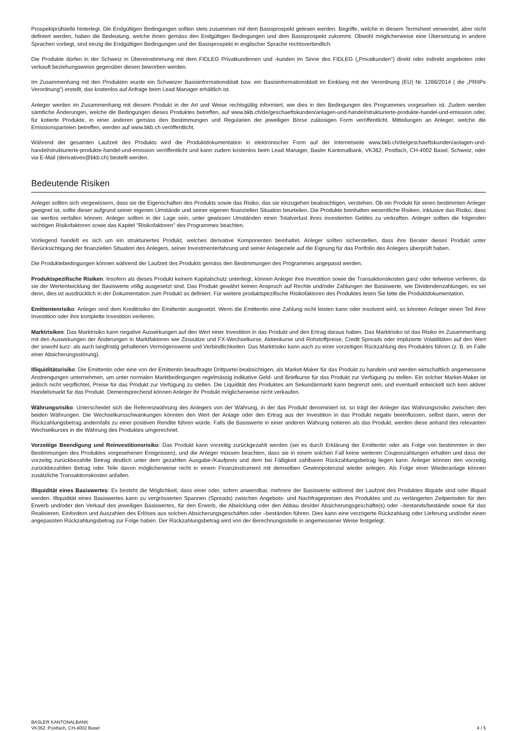Prospektprüfstelle hinterlegt. Die Endgültigen Bedingungen sollten stets zusammen mit dem Basisprospekt gelesen werden. Begriffe, welche in diesem Termsheet verwendet, aber nicht definiert werden, haben die Bedeutung, welche ihnen gemäss den Endgültigen Bedingungen und dem Basisprospekt zukommt. Obwohl möglicherweise eine Übersetzung in andere Sprachen vorliegt, sind einzig die Endgültigen Bedingungen und der Basisprospekt in englischer Sprache rechtsverbindlich.
Die Produkte dürfen in der Schweiz in Übereinstimmung mit dem FIDLEG Privatkundinnen und -kunden im Sinne des FIDLEG („Privatkunden“) direkt oder indirekt angeboten oder verkauft beziehungsweise gegenüber diesen beworben werden.
Im Zusammenhang mit den Produkten wurde ein Schweizer Basisinformationsblatt bzw. ein Basisinformationsblatt im Einklang mit der Verordnung (EU) Nr. 1286/2014 ( die „PRIIPs Verordnung“) erstellt, das kostenlos auf Anfrage beim Lead Manager erhältlich ist.
Anleger werden im Zusammenhang mit diesem Produkt in der Art und Weise rechtsgültig informiert, wie dies in den Bedingungen des Programmes vorgesehen ist. Zudem werden sämtliche Änderungen, welche die Bedingungen dieses Produktes betreffen, auf www.bkb.ch/de/geschaeftskunden/anlagen-und-handel/strukturierte-produkte-handel-und-emission oder, für kotierte Produkte, in einer anderen gemäss den Bestimmungen und Regularien der jeweiligen Börse zulässigen Form veröffentlicht. Mitteilungen an Anleger, welche die Emissionsparteien betreffen, werden auf www.bkb.ch veröffentlicht.
Während der gesamten Laufzeit des Produkts wird die Produktdokumentation in elektronischer Form auf der Internetseite www.bkb.ch/de/geschaeftskunden/anlagen-und-handel/strukturierte-produkte-handel-und-emission veröffentlicht und kann zudem kostenlos beim Lead Manager, Basler Kantonalbank, VK362, Postfach, CH-4002 Basel, Schweiz, oder via E-Mail (derivatives@bkb.ch) bestellt werden.
Bedeutende Risiken
Anleger sollten sich vergewissern, dass sie die Eigenschaften des Produkts sowie das Risiko, das sie einzugehen beabsichtigen, verstehen. Ob ein Produkt für einen bestimmten Anleger geeignet ist, sollte dieser aufgrund seiner eigenen Umstände und seiner eigenen finanziellen Situation beurteilen. Die Produkte beinhalten wesentliche Risiken, inklusive das Risiko, dass sie wertlos verfallen können. Anleger sollten in der Lage sein, unter gewissen Umständen einen Totalverlust ihres investierten Geldes zu verkraften. Anleger sollten die folgenden wichtigen Risikofaktoren sowie das Kapitel "Risikofaktoren" des Programmes beachten.
Vorliegend handelt es sich um ein strukturiertes Produkt, welches derivative Komponenten beinhaltet. Anleger sollten sicherstellen, dass ihre Berater dieses Produkt unter Berücksichtigung der finanziellen Situation des Anlegers, seiner Investmenterfahrung und seiner Anlageziele auf die Eignung für das Portfolio des Anlegers überprüft haben.
Die Produktebedingungen können während der Laufzeit des Produkts gemäss den Bestimmungen des Programmes angepasst werden.
Produktspezifische Risiken: Insofern als dieses Produkt keinem Kapitalschutz unterliegt, können Anleger ihre Investition sowie die Transaktionskosten ganz oder teilweise verlieren, da sie der Wertentwicklung der Basiswerte völlig ausgesetzt sind. Das Produkt gewährt keinen Anspruch auf Rechte und/oder Zahlungen der Basiswerte, wie Dividendenzahlungen, es sei denn, dies ist ausdrücklich in der Dokumentation zum Produkt so definiert. Für weitere produktspezifische Risikofaktoren des Produktes lesen Sie bitte die Produktdokumentation.
Emittentenrisiko: Anleger sind dem Kreditrisiko der Emittentin ausgesetzt. Wenn die Emittentin eine Zahlung nicht leisten kann oder insolvent wird, so könnten Anleger einen Teil ihrer Investition oder ihre komplette Investition verlieren.
Marktrisiken: Das Marktrisiko kann negative Auswirkungen auf den Wert einer Investition in das Produkt und den Ertrag daraus haben. Das Marktrisiko ist das Risiko im Zusammenhang mit den Auswirkungen der Änderungen in Marktfaktoren wie Zinssätze und FX-Wechselkurse, Aktienkurse und Rohstoffpreise, Credit Spreads oder implizierte Volatilitäten auf den Wert der sowohl kurz- als auch langfristig gehaltenen Vermögenswerte und Verbindlichkeiten. Das Marktrisiko kann auch zu einer vorzeitigen Rückzahlung des Produktes führen (z. B. im Falle einer Absicherungsstörung).
Illiquiditätsrisiko: Die Emittentin oder eine von der Emittentin beauftragte Drittpartei beabsichtigen, als Market-Maker für das Produkt zu handeln und werden wirtschaftlich angemessene Anstrengungen unternehmen, um unter normalen Marktbedingungen regelmässig indikative Geld- und Briefkurse für das Produkt zur Verfügung zu stellen. Ein solcher Market-Maker ist jedoch nicht verpflichtet, Preise für das Produkt zur Verfügung zu stellen. Die Liquidität des Produktes am Sekundärmarkt kann begrenzt sein, und eventuell entwickelt sich kein aktiver Handelsmarkt für das Produkt. Dementsprechend können Anleger ihr Produkt möglicherweise nicht verkaufen.
Währungsrisiko: Unterscheidet sich die Referenzwährung des Anlegers von der Währung, in der das Produkt denominiert ist, so trägt der Anleger das Währungsrisiko zwischen den beiden Währungen. Die Wechselkursschwankungen könnten den Wert der Anlage oder den Ertrag aus der Investition in das Produkt negativ beeinflussen, selbst dann, wenn der Rückzahlungsbetrag andernfalls zu einer positiven Rendite führen würde. Falls die Basiswerte in einer anderen Währung notieren als das Produkt, werden diese anhand des relevanten Wechselkurses in die Währung des Produktes umgerechnet.
Vorzeitige Beendigung und Reinvestitionsrisiko: Das Produkt kann vorzeitig zurückgezahlt werden (sei es durch Erklärung der Emittentin oder als Folge von bestimmten in den Bestimmungen des Produktes vorgesehenen Ereignissen), und die Anleger müssen beachten, dass sie in einem solchen Fall keine weiteren Couponzahlungen erhalten und dass der vorzeitig zurückbezahlte Betrag deutlich unter dem gezahlten Ausgabe-/Kaufpreis und dem bei Fälligkeit zahlbaren Rückzahlungsbetrag liegen kann. Anleger können den vorzeitig zurückbezahlten Betrag oder Teile davon möglicherweise nicht in einem Finanzinstrument mit demselben Gewinnpotenzial wieder anlegen. Als Folge einer Wiederanlage können zusätzliche Transaktionskosten anfallen.
Illiquidität eines Basiswertes: Es besteht die Möglichkeit, dass einer oder, sofern anwendbar, mehrere der Basiswerte während der Laufzeit des Produktes illiquide sind oder illiquid werden. Illiquidität eines Basiswertes kann zu vergrösserten Spannen (Spreads) zwischen Angebots- und Nachfragepreisen des Produktes und zu verlängerten Zeitperioden für den Erwerb und/oder den Verkauf des jeweiligen Basiswertes, für den Erwerb, die Abwicklung oder den Abbau des/der Absicherungsgeschäfte(s) oder –bestands/bestände sowie für das Realisieren, Einfordern und Auszahlen des Erlöses aus solchen Absicherungsgeschäften oder –beständen führen. Dies kann eine verzögerte Rückzahlung oder Lieferung und/oder einen angepassten Rückzahlungsbetrag zur Folge haben. Der Rückzahlungsbetrag wird von der Berechnungsstelle in angemessener Weise festgelegt.
BASLER KANTONALBANK
VK362, Postfach, CH-4002 Basel
4 / 5